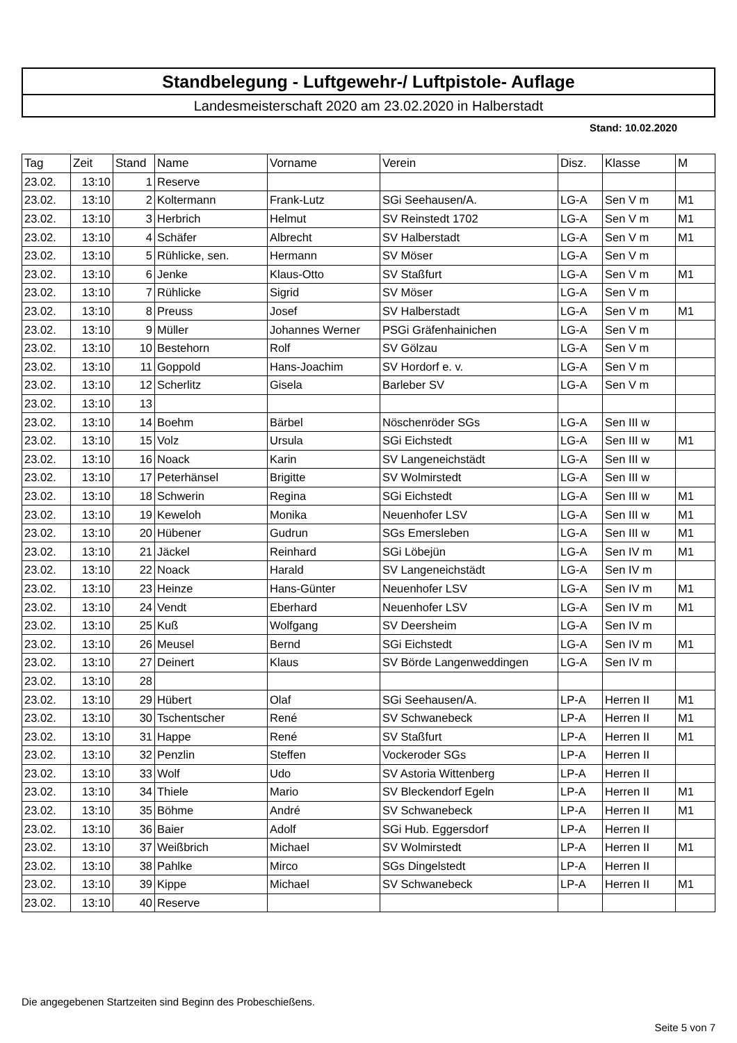Standbelegung - Luftgewehr-/ Luftpistole- Auflage
Landesmeisterschaft 2020 am 23.02.2020 in Halberstadt
Stand: 10.02.2020
| Tag | Zeit | Stand | Name | Vorname | Verein | Disz. | Klasse | M |
| --- | --- | --- | --- | --- | --- | --- | --- | --- |
| 23.02. | 13:10 | 1 | Reserve | | | | | |
| 23.02. | 13:10 | 2 | Koltermann | Frank-Lutz | SGi Seehausen/A. | LG-A | Sen V m | M1 |
| 23.02. | 13:10 | 3 | Herbrich | Helmut | SV Reinstedt 1702 | LG-A | Sen V m | M1 |
| 23.02. | 13:10 | 4 | Schäfer | Albrecht | SV Halberstadt | LG-A | Sen V m | M1 |
| 23.02. | 13:10 | 5 | Rühlicke, sen. | Hermann | SV Möser | LG-A | Sen V m | |
| 23.02. | 13:10 | 6 | Jenke | Klaus-Otto | SV Staßfurt | LG-A | Sen V m | M1 |
| 23.02. | 13:10 | 7 | Rühlicke | Sigrid | SV Möser | LG-A | Sen V m | |
| 23.02. | 13:10 | 8 | Preuss | Josef | SV Halberstadt | LG-A | Sen V m | M1 |
| 23.02. | 13:10 | 9 | Müller | Johannes Werner | PSGi Gräfenhainichen | LG-A | Sen V m | |
| 23.02. | 13:10 | 10 | Bestehorn | Rolf | SV Gölzau | LG-A | Sen V m | |
| 23.02. | 13:10 | 11 | Goppold | Hans-Joachim | SV Hordorf e. v. | LG-A | Sen V m | |
| 23.02. | 13:10 | 12 | Scherlitz | Gisela | Barleber SV | LG-A | Sen V m | |
| 23.02. | 13:10 | 13 | | | | | | |
| 23.02. | 13:10 | 14 | Boehm | Bärbel | Nöschenröder SGs | LG-A | Sen III w | |
| 23.02. | 13:10 | 15 | Volz | Ursula | SGi Eichstedt | LG-A | Sen III w | M1 |
| 23.02. | 13:10 | 16 | Noack | Karin | SV Langeneichstädt | LG-A | Sen III w | |
| 23.02. | 13:10 | 17 | Peterhänsel | Brigitte | SV Wolmirstedt | LG-A | Sen III w | |
| 23.02. | 13:10 | 18 | Schwerin | Regina | SGi Eichstedt | LG-A | Sen III w | M1 |
| 23.02. | 13:10 | 19 | Keweloh | Monika | Neuenhofer LSV | LG-A | Sen III w | M1 |
| 23.02. | 13:10 | 20 | Hübener | Gudrun | SGs Emersleben | LG-A | Sen III w | M1 |
| 23.02. | 13:10 | 21 | Jäckel | Reinhard | SGi Löbejün | LG-A | Sen IV m | M1 |
| 23.02. | 13:10 | 22 | Noack | Harald | SV Langeneichstädt | LG-A | Sen IV m | |
| 23.02. | 13:10 | 23 | Heinze | Hans-Günter | Neuenhofer LSV | LG-A | Sen IV m | M1 |
| 23.02. | 13:10 | 24 | Vendt | Eberhard | Neuenhofer LSV | LG-A | Sen IV m | M1 |
| 23.02. | 13:10 | 25 | Kuß | Wolfgang | SV Deersheim | LG-A | Sen IV m | |
| 23.02. | 13:10 | 26 | Meusel | Bernd | SGi Eichstedt | LG-A | Sen IV m | M1 |
| 23.02. | 13:10 | 27 | Deinert | Klaus | SV Börde Langenweddingen | LG-A | Sen IV m | |
| 23.02. | 13:10 | 28 | | | | | | |
| 23.02. | 13:10 | 29 | Hübert | Olaf | SGi Seehausen/A. | LP-A | Herren II | M1 |
| 23.02. | 13:10 | 30 | Tschentscher | René | SV Schwanebeck | LP-A | Herren II | M1 |
| 23.02. | 13:10 | 31 | Happe | René | SV Staßfurt | LP-A | Herren II | M1 |
| 23.02. | 13:10 | 32 | Penzlin | Steffen | Vockeroder SGs | LP-A | Herren II | |
| 23.02. | 13:10 | 33 | Wolf | Udo | SV Astoria Wittenberg | LP-A | Herren II | |
| 23.02. | 13:10 | 34 | Thiele | Mario | SV Bleckendorf Egeln | LP-A | Herren II | M1 |
| 23.02. | 13:10 | 35 | Böhme | André | SV Schwanebeck | LP-A | Herren II | M1 |
| 23.02. | 13:10 | 36 | Baier | Adolf | SGi Hub. Eggersdorf | LP-A | Herren II | |
| 23.02. | 13:10 | 37 | Weißbrich | Michael | SV Wolmirstedt | LP-A | Herren II | M1 |
| 23.02. | 13:10 | 38 | Pahlke | Mirco | SGs Dingelstedt | LP-A | Herren II | |
| 23.02. | 13:10 | 39 | Kippe | Michael | SV Schwanebeck | LP-A | Herren II | M1 |
| 23.02. | 13:10 | 40 | Reserve | | | | | |
Die angegebenen Startzeiten sind Beginn des Probeschießens.
Seite 5 von 7